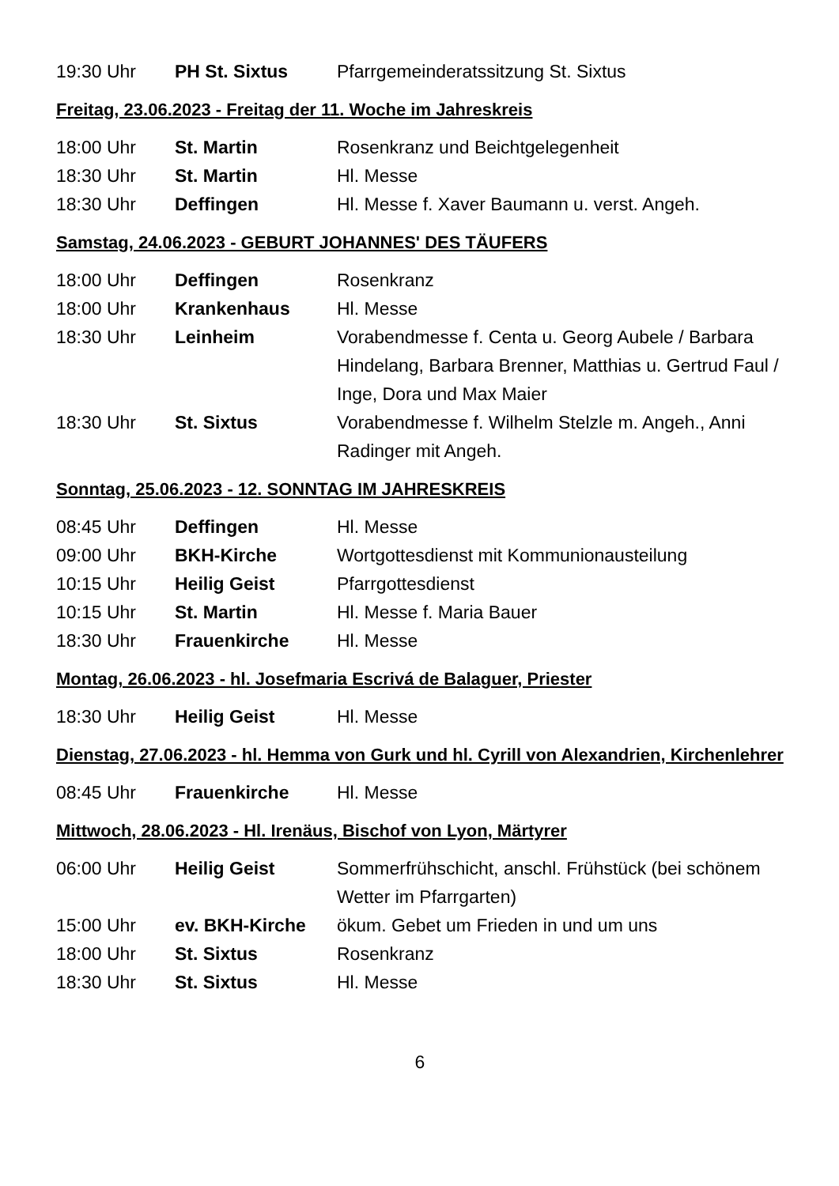| 19:30 Uhr | PH St. Sixtus | Pfarrgemeinderatssitzung St. Sixtus |
Freitag, 23.06.2023 - Freitag der 11. Woche im Jahreskreis
| 18:00 Uhr | St. Martin | Rosenkranz und Beichtgelegenheit |
| 18:30 Uhr | St. Martin | Hl. Messe |
| 18:30 Uhr | Deffingen | Hl. Messe f. Xaver Baumann u. verst. Angeh. |
Samstag, 24.06.2023 - GEBURT JOHANNES' DES TÄUFERS
| 18:00 Uhr | Deffingen | Rosenkranz |
| 18:00 Uhr | Krankenhaus | Hl. Messe |
| 18:30 Uhr | Leinheim | Vorabendmesse f. Centa u. Georg Aubele / Barbara Hindelang, Barbara Brenner, Matthias u. Gertrud Faul / Inge, Dora und Max Maier |
| 18:30 Uhr | St. Sixtus | Vorabendmesse f. Wilhelm Stelzle m. Angeh., Anni Radinger mit Angeh. |
Sonntag, 25.06.2023 - 12. SONNTAG IM JAHRESKREIS
| 08:45 Uhr | Deffingen | Hl. Messe |
| 09:00 Uhr | BKH-Kirche | Wortgottesdienst mit Kommunionausteilung |
| 10:15 Uhr | Heilig Geist | Pfarrgottesdienst |
| 10:15 Uhr | St. Martin | Hl. Messe f. Maria Bauer |
| 18:30 Uhr | Frauenkirche | Hl. Messe |
Montag, 26.06.2023 - hl. Josefmaria Escrivá de Balaguer, Priester
| 18:30 Uhr | Heilig Geist | Hl. Messe |
Dienstag, 27.06.2023 - hl. Hemma von Gurk und hl. Cyrill von Alexandrien, Kirchenlehrer
| 08:45 Uhr | Frauenkirche | Hl. Messe |
Mittwoch, 28.06.2023 - Hl. Irenäus, Bischof von Lyon, Märtyrer
| 06:00 Uhr | Heilig Geist | Sommerfrühschicht, anschl. Frühstück (bei schönem Wetter im Pfarrgarten) |
| 15:00 Uhr | ev. BKH-Kirche | ökum. Gebet um Frieden in und um uns |
| 18:00 Uhr | St. Sixtus | Rosenkranz |
| 18:30 Uhr | St. Sixtus | Hl. Messe |
6